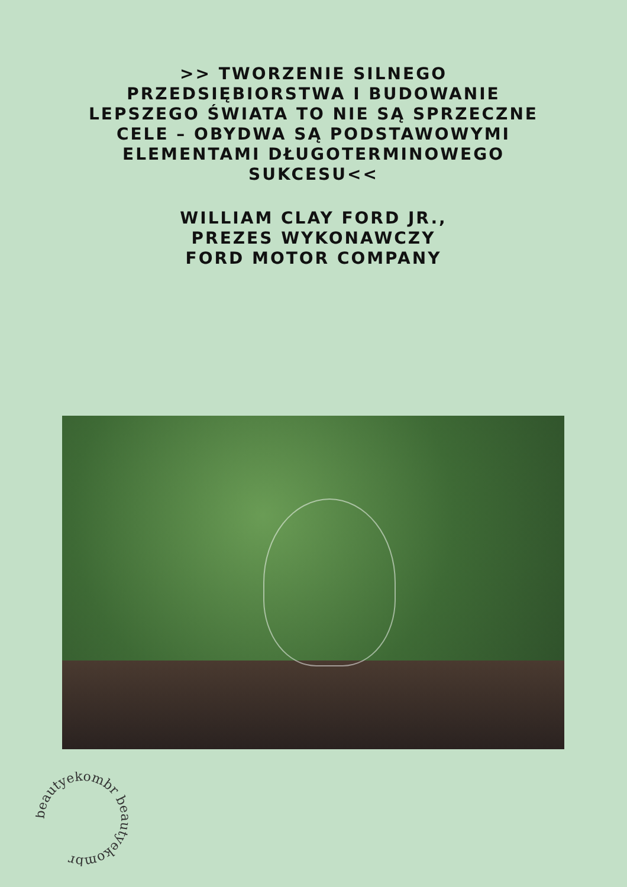>> TWORZENIE SILNEGO PRZEDSIĘBIORSTWA I BUDOWANIE LEPSZEGO ŚWIATA TO NIE SĄ SPRZECZNE CELE – OBYDWA SĄ PODSTAWOWYMI ELEMENTAMI DŁUGOTERMINOWEGO SUKCESU<<
WILLIAM CLAY FORD JR.,
PREZES WYKONAWCZY
FORD MOTOR COMPANY
beautyekombr beautyekombr